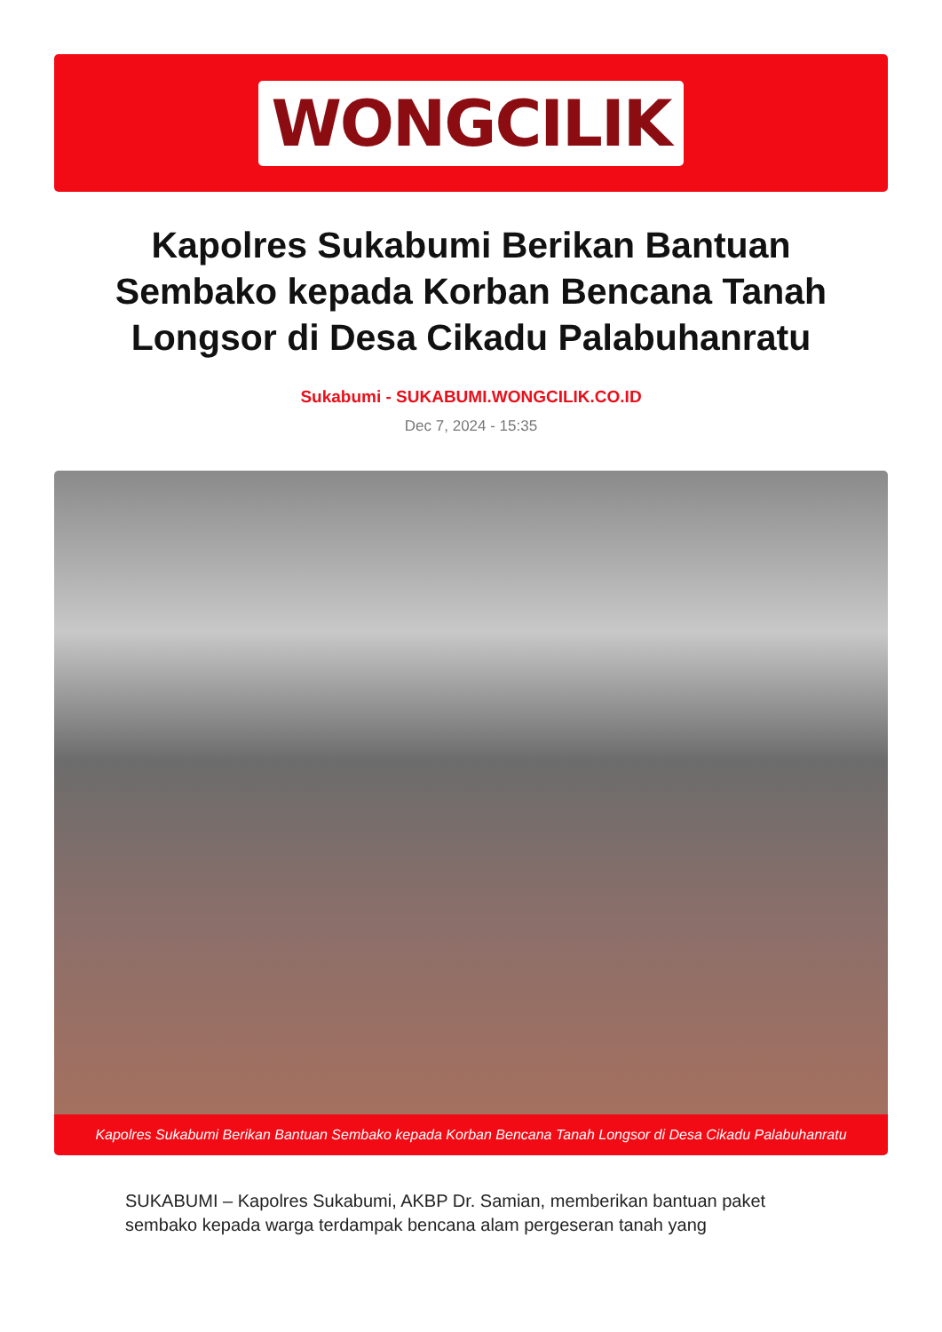WONGCILIK
Kapolres Sukabumi Berikan Bantuan Sembako kepada Korban Bencana Tanah Longsor di Desa Cikadu Palabuhanratu
Sukabumi - SUKABUMI.WONGCILIK.CO.ID
Dec 7, 2024 - 15:35
Kapolres Sukabumi Berikan Bantuan Sembako kepada Korban Bencana Tanah Longsor di Desa Cikadu Palabuhanratu
SUKABUMI – Kapolres Sukabumi, AKBP Dr. Samian, memberikan bantuan paket sembako kepada warga terdampak bencana alam pergeseran tanah yang